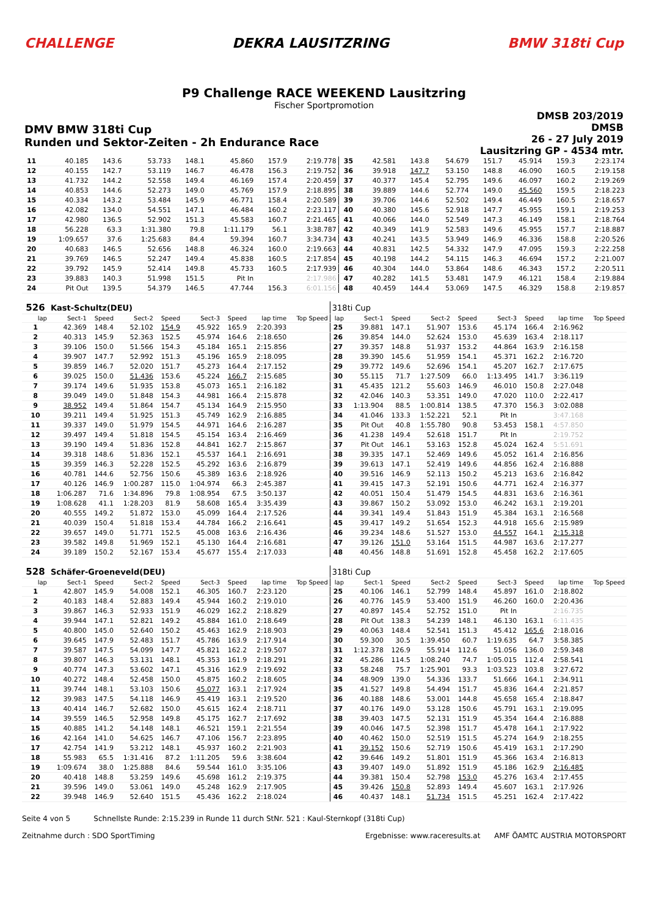CHALLENGE DEKRA LAUSITZRING BMW 318ti Cup
P9 Challenge RACE WEEKEND Lausitzring
Fischer Sportpromotion
DMV BMW 318ti Cup
Runden und Sektor-Zeiten - 2h Endurance Race
DMSB 203/2019
DMSB
26 - 27 July 2019
Lausitzring GP - 4534 mtr.
| 11 | 40.185 | 143.6 | 53.733 | 148.1 | 45.860 | 157.9 | 2:19.778 | 35 | 42.581 | 143.8 | 54.679 | 151.7 | 45.914 | 159.3 | 2:23.174 |
| 12 | 40.155 | 142.7 | 53.119 | 146.7 | 46.478 | 156.3 | 2:19.752 | 36 | 39.918 | 147.7 | 53.150 | 148.8 | 46.090 | 160.5 | 2:19.158 |
| 13 | 41.732 | 144.2 | 52.558 | 149.4 | 46.169 | 157.4 | 2:20.459 | 37 | 40.377 | 145.4 | 52.795 | 149.6 | 46.097 | 160.2 | 2:19.269 |
| 14 | 40.853 | 144.6 | 52.273 | 149.0 | 45.769 | 157.9 | 2:18.895 | 38 | 39.889 | 144.6 | 52.774 | 149.0 | 45.560 | 159.5 | 2:18.223 |
| 15 | 40.334 | 143.2 | 53.484 | 145.9 | 46.771 | 158.4 | 2:20.589 | 39 | 39.706 | 144.6 | 52.502 | 149.4 | 46.449 | 160.5 | 2:18.657 |
| 16 | 42.082 | 134.0 | 54.551 | 147.1 | 46.484 | 160.2 | 2:23.117 | 40 | 40.380 | 145.6 | 52.918 | 147.7 | 45.955 | 159.1 | 2:19.253 |
| 17 | 42.980 | 136.5 | 52.902 | 151.3 | 45.583 | 160.7 | 2:21.465 | 41 | 40.066 | 144.0 | 52.549 | 147.3 | 46.149 | 158.1 | 2:18.764 |
| 18 | 56.228 | 63.3 | 1:31.380 | 79.8 | 1:11.179 | 56.1 | 3:38.787 | 42 | 40.349 | 141.9 | 52.583 | 149.6 | 45.955 | 157.7 | 2:18.887 |
| 19 | 1:09.657 | 37.6 | 1:25.683 | 84.4 | 59.394 | 160.7 | 3:34.734 | 43 | 40.241 | 143.5 | 53.949 | 146.9 | 46.336 | 158.8 | 2:20.526 |
| 20 | 40.683 | 146.5 | 52.656 | 148.8 | 46.324 | 160.0 | 2:19.663 | 44 | 40.831 | 142.5 | 54.332 | 147.9 | 47.095 | 159.3 | 2:22.258 |
| 21 | 39.769 | 146.5 | 52.247 | 149.4 | 45.838 | 160.5 | 2:17.854 | 45 | 40.198 | 144.2 | 54.115 | 146.3 | 46.694 | 157.2 | 2:21.007 |
| 22 | 39.792 | 145.9 | 52.414 | 149.8 | 45.733 | 160.5 | 2:17.939 | 46 | 40.304 | 144.0 | 53.864 | 148.6 | 46.343 | 157.2 | 2:20.511 |
| 23 | 39.883 | 140.3 | 51.998 | 151.5 | Pit In | | 2:17.986 | 47 | 40.282 | 141.5 | 53.481 | 147.9 | 46.121 | 158.4 | 2:19.884 |
| 24 | Pit Out | 139.5 | 54.379 | 146.5 | 47.744 | 156.3 | 6:01.156 | 48 | 40.459 | 144.4 | 53.069 | 147.5 | 46.329 | 158.8 | 2:19.857 |
| 526 | Kast-Schultz(DEU) | | | | | | | | 318ti Cup | | | | | | | | |
| --- | --- | --- | --- | --- | --- | --- | --- | --- | --- | --- | --- | --- | --- | --- | --- | --- | --- |
| lap | Sect-1 | Speed | Sect-2 | Speed | Sect-3 | Speed | lap time | Top Speed | lap | Sect-1 | Speed | Sect-2 | Speed | Sect-3 | Speed | lap time | Top Speed |
| 1 | 42.369 | 148.4 | 52.102 | 154.9 | 45.922 | 165.9 | 2:20.393 | | 25 | 39.881 | 147.1 | 51.907 | 153.6 | 45.174 | 166.4 | 2:16.962 | |
| 2 | 40.313 | 145.9 | 52.363 | 152.5 | 45.974 | 164.6 | 2:18.650 | | 26 | 39.854 | 144.0 | 52.624 | 153.0 | 45.639 | 163.4 | 2:18.117 | |
| 3 | 39.106 | 150.0 | 51.566 | 154.3 | 45.184 | 165.1 | 2:15.856 | | 27 | 39.357 | 148.8 | 51.937 | 153.2 | 44.864 | 163.9 | 2:16.158 | |
| 4 | 39.907 | 147.7 | 52.992 | 151.3 | 45.196 | 165.9 | 2:18.095 | | 28 | 39.390 | 145.6 | 51.959 | 154.1 | 45.371 | 162.2 | 2:16.720 | |
| 5 | 39.859 | 146.7 | 52.020 | 151.7 | 45.273 | 164.4 | 2:17.152 | | 29 | 39.772 | 149.6 | 52.696 | 154.1 | 45.207 | 162.7 | 2:17.675 | |
| 6 | 39.025 | 150.0 | 51.436 | 153.6 | 45.224 | 166.7 | 2:15.685 | | 30 | 55.115 | 71.7 | 1:27.509 | 66.0 | 1:13.495 | 141.7 | 3:36.119 | |
| 7 | 39.174 | 149.6 | 51.935 | 153.8 | 45.073 | 165.1 | 2:16.182 | | 31 | 45.435 | 121.2 | 55.603 | 146.9 | 46.010 | 150.8 | 2:27.048 | |
| 8 | 39.049 | 149.0 | 51.848 | 154.3 | 44.981 | 166.4 | 2:15.878 | | 32 | 42.046 | 140.3 | 53.351 | 149.0 | 47.020 | 110.0 | 2:22.417 | |
| 9 | 38.952 | 149.4 | 51.864 | 154.7 | 45.134 | 164.9 | 2:15.950 | | 33 | 1:13.904 | 88.5 | 1:00.814 | 138.5 | 47.370 | 156.3 | 3:02.088 | |
| 10 | 39.211 | 149.4 | 51.925 | 151.3 | 45.749 | 162.9 | 2:16.885 | | 34 | 41.046 | 133.3 | 1:52.221 | 52.1 | Pit In | | 3:47.168 | |
| 11 | 39.337 | 149.0 | 51.979 | 154.5 | 44.971 | 164.6 | 2:16.287 | | 35 | Pit Out | 40.8 | 1:55.780 | 90.8 | 53.453 | 158.1 | 4:57.850 | |
| 12 | 39.497 | 149.4 | 51.818 | 154.5 | 45.154 | 163.4 | 2:16.469 | | 36 | 41.238 | 149.4 | 52.618 | 151.7 | Pit In | | 2:19.752 | |
| 13 | 39.190 | 149.4 | 51.836 | 152.8 | 44.841 | 162.7 | 2:15.867 | | 37 | Pit Out | 146.1 | 53.163 | 152.8 | 45.024 | 162.4 | 5:51.691 | |
| 14 | 39.318 | 148.6 | 51.836 | 152.1 | 45.537 | 164.1 | 2:16.691 | | 38 | 39.335 | 147.1 | 52.469 | 149.6 | 45.052 | 161.4 | 2:16.856 | |
| 15 | 39.359 | 146.3 | 52.228 | 152.5 | 45.292 | 163.6 | 2:16.879 | | 39 | 39.613 | 147.1 | 52.419 | 149.6 | 44.856 | 162.4 | 2:16.888 | |
| 16 | 40.781 | 144.6 | 52.756 | 150.6 | 45.389 | 163.6 | 2:18.926 | | 40 | 39.516 | 146.9 | 52.113 | 150.2 | 45.213 | 163.6 | 2:16.842 | |
| 17 | 40.126 | 146.9 | 1:00.287 | 115.0 | 1:04.974 | 66.3 | 2:45.387 | | 41 | 39.415 | 147.3 | 52.191 | 150.6 | 44.771 | 162.4 | 2:16.377 | |
| 18 | 1:06.287 | 71.6 | 1:34.896 | 79.8 | 1:08.954 | 67.5 | 3:50.137 | | 42 | 40.051 | 150.4 | 51.479 | 154.5 | 44.831 | 163.6 | 2:16.361 | |
| 19 | 1:08.628 | 41.1 | 1:28.203 | 81.9 | 58.608 | 165.4 | 3:35.439 | | 43 | 39.867 | 150.2 | 53.092 | 153.0 | 46.242 | 163.1 | 2:19.201 | |
| 20 | 40.555 | 149.2 | 51.872 | 153.0 | 45.099 | 164.4 | 2:17.526 | | 44 | 39.341 | 149.4 | 51.843 | 151.9 | 45.384 | 163.1 | 2:16.568 | |
| 21 | 40.039 | 150.4 | 51.818 | 153.4 | 44.784 | 166.2 | 2:16.641 | | 45 | 39.417 | 149.2 | 51.654 | 152.3 | 44.918 | 165.6 | 2:15.989 | |
| 22 | 39.657 | 149.0 | 51.771 | 152.5 | 45.008 | 163.6 | 2:16.436 | | 46 | 39.234 | 148.6 | 51.527 | 153.0 | 44.557 | 164.1 | 2:15.318 | |
| 23 | 39.582 | 149.8 | 51.969 | 152.1 | 45.130 | 164.4 | 2:16.681 | | 47 | 39.126 | 151.0 | 53.164 | 151.5 | 44.987 | 163.6 | 2:17.277 | |
| 24 | 39.189 | 150.2 | 52.167 | 153.4 | 45.677 | 155.4 | 2:17.033 | | 48 | 40.456 | 148.8 | 51.691 | 152.8 | 45.458 | 162.2 | 2:17.605 | |
| 528 | Schäfer-Groeneveld(DEU) | | | | | | | | 318ti Cup | | | | | | | | |
| --- | --- | --- | --- | --- | --- | --- | --- | --- | --- | --- | --- | --- | --- | --- | --- | --- | --- |
| lap | Sect-1 | Speed | Sect-2 | Speed | Sect-3 | Speed | lap time | Top Speed | lap | Sect-1 | Speed | Sect-2 | Speed | Sect-3 | Speed | lap time | Top Speed |
| 1 | 42.807 | 145.9 | 54.008 | 152.1 | 46.305 | 160.7 | 2:23.120 | | 25 | 40.106 | 146.1 | 52.799 | 148.4 | 45.897 | 161.0 | 2:18.802 | |
| 2 | 40.183 | 148.4 | 52.883 | 149.4 | 45.944 | 160.2 | 2:19.010 | | 26 | 40.776 | 145.9 | 53.400 | 151.9 | 46.260 | 160.0 | 2:20.436 | |
| 3 | 39.867 | 146.3 | 52.933 | 151.9 | 46.029 | 162.2 | 2:18.829 | | 27 | 40.897 | 145.4 | 52.752 | 151.0 | Pit In | | 2:16.735 | |
| 4 | 39.944 | 147.1 | 52.821 | 149.2 | 45.884 | 161.0 | 2:18.649 | | 28 | Pit Out | 138.3 | 54.239 | 148.1 | 46.130 | 163.1 | 6:11.435 | |
| 5 | 40.800 | 145.0 | 52.640 | 150.2 | 45.463 | 162.9 | 2:18.903 | | 29 | 40.063 | 148.4 | 52.541 | 151.3 | 45.412 | 165.6 | 2:18.016 | |
| 6 | 39.645 | 147.9 | 52.483 | 151.7 | 45.786 | 163.9 | 2:17.914 | | 30 | 59.300 | 30.5 | 1:39.450 | 60.7 | 1:19.635 | 64.7 | 3:58.385 | |
| 7 | 39.587 | 147.5 | 54.099 | 147.7 | 45.821 | 162.2 | 2:19.507 | | 31 | 1:12.378 | 126.9 | 55.914 | 112.6 | 51.056 | 136.0 | 2:59.348 | |
| 8 | 39.807 | 146.3 | 53.131 | 148.1 | 45.353 | 161.9 | 2:18.291 | | 32 | 45.286 | 114.5 | 1:08.240 | 74.7 | 1:05.015 | 112.4 | 2:58.541 | |
| 9 | 40.774 | 147.3 | 53.602 | 147.1 | 45.316 | 162.9 | 2:19.692 | | 33 | 58.248 | 75.7 | 1:25.901 | 93.3 | 1:03.523 | 103.8 | 3:27.672 | |
| 10 | 40.272 | 148.4 | 52.458 | 150.0 | 45.875 | 160.2 | 2:18.605 | | 34 | 48.909 | 139.0 | 54.336 | 133.7 | 51.666 | 164.1 | 2:34.911 | |
| 11 | 39.744 | 148.1 | 53.103 | 150.6 | 45.077 | 163.1 | 2:17.924 | | 35 | 41.527 | 149.8 | 54.494 | 151.7 | 45.836 | 164.4 | 2:21.857 | |
| 12 | 39.983 | 147.5 | 54.118 | 146.9 | 45.419 | 163.1 | 2:19.520 | | 36 | 40.188 | 148.6 | 53.001 | 144.8 | 45.658 | 165.4 | 2:18.847 | |
| 13 | 40.414 | 146.7 | 52.682 | 150.0 | 45.615 | 162.4 | 2:18.711 | | 37 | 40.176 | 149.0 | 53.128 | 150.6 | 45.791 | 163.1 | 2:19.095 | |
| 14 | 39.559 | 146.5 | 52.958 | 149.8 | 45.175 | 162.7 | 2:17.692 | | 38 | 39.403 | 147.5 | 52.131 | 151.9 | 45.354 | 164.4 | 2:16.888 | |
| 15 | 40.885 | 141.2 | 54.148 | 148.1 | 46.521 | 159.1 | 2:21.554 | | 39 | 40.046 | 147.5 | 52.398 | 151.7 | 45.478 | 164.1 | 2:17.922 | |
| 16 | 42.164 | 141.0 | 54.625 | 146.7 | 47.106 | 156.7 | 2:23.895 | | 40 | 40.462 | 150.0 | 52.519 | 151.5 | 45.274 | 164.9 | 2:18.255 | |
| 17 | 42.754 | 141.9 | 53.212 | 148.1 | 45.937 | 160.2 | 2:21.903 | | 41 | 39.152 | 150.6 | 52.719 | 150.6 | 45.419 | 163.1 | 2:17.290 | |
| 18 | 55.983 | 65.5 | 1:31.416 | 87.2 | 1:11.205 | 59.6 | 3:38.604 | | 42 | 39.646 | 149.2 | 51.801 | 151.9 | 45.366 | 163.4 | 2:16.813 | |
| 19 | 1:09.674 | 38.0 | 1:25.888 | 84.6 | 59.544 | 161.0 | 3:35.106 | | 43 | 39.407 | 149.0 | 51.892 | 151.9 | 45.186 | 162.9 | 2:16.485 | |
| 20 | 40.418 | 148.8 | 53.259 | 149.6 | 45.698 | 161.2 | 2:19.375 | | 44 | 39.381 | 150.4 | 52.798 | 153.0 | 45.276 | 163.4 | 2:17.455 | |
| 21 | 39.596 | 149.0 | 53.061 | 149.0 | 45.248 | 162.9 | 2:17.905 | | 45 | 39.426 | 150.8 | 52.893 | 149.4 | 45.607 | 163.1 | 2:17.926 | |
| 22 | 39.948 | 146.9 | 52.640 | 151.5 | 45.436 | 162.2 | 2:18.024 | | 46 | 40.437 | 148.1 | 51.734 | 151.5 | 45.251 | 162.4 | 2:17.422 | |
Seite 4 von 5 Schnellste Runde: 2:15.239 in Runde 11 durch StNr. 521 : Kaul-Sternkopf (318ti Cup)
Zeitnahme durch : SDO SportTiming Ergebnisse: www.raceresults.at AMF ÖAMTC AUSTRIA MOTORSPORT